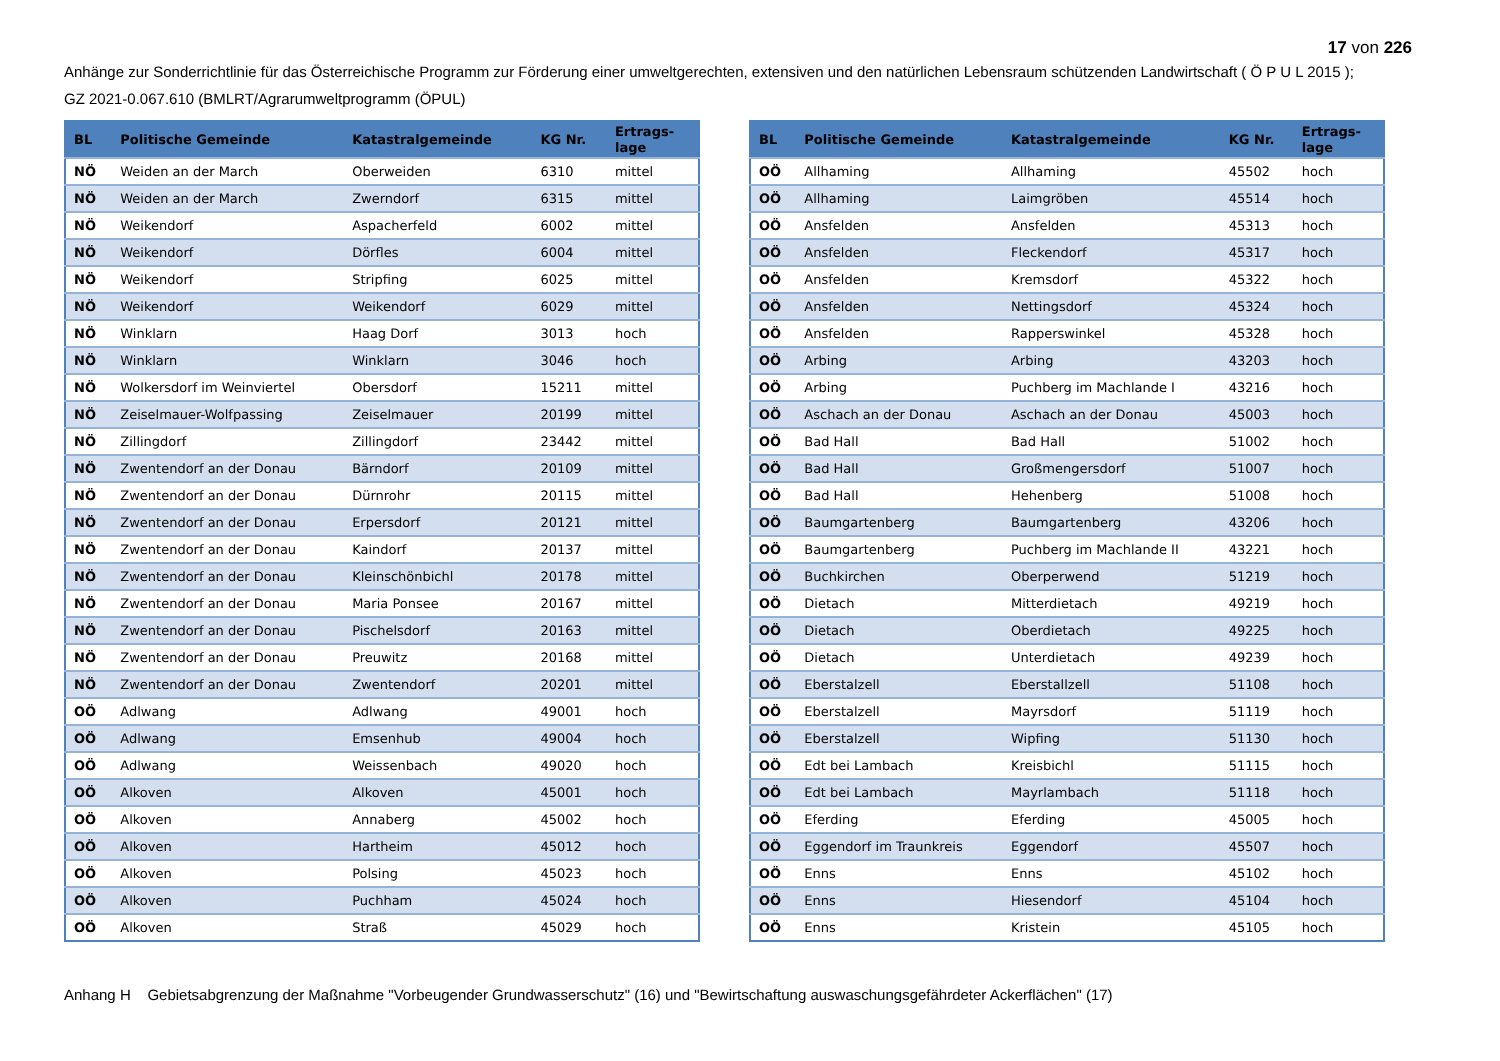17 von 226
Anhänge zur Sonderrichtlinie für das Österreichische Programm zur Förderung einer umweltgerechten, extensiven und den natürlichen Lebensraum schützenden Landwirtschaft ( Ö P U L 2015 );
GZ 2021-0.067.610 (BMLRT/Agrarumweltprogramm (ÖPUL)
| BL | Politische Gemeinde | Katastralgemeinde | KG Nr. | Ertrags- lage |
| --- | --- | --- | --- | --- |
| NÖ | Weiden an der March | Oberweiden | 6310 | mittel |
| NÖ | Weiden an der March | Zwerndorf | 6315 | mittel |
| NÖ | Weikendorf | Aspacherfeld | 6002 | mittel |
| NÖ | Weikendorf | Dörfles | 6004 | mittel |
| NÖ | Weikendorf | Stripfing | 6025 | mittel |
| NÖ | Weikendorf | Weikendorf | 6029 | mittel |
| NÖ | Winklarn | Haag Dorf | 3013 | hoch |
| NÖ | Winklarn | Winklarn | 3046 | hoch |
| NÖ | Wolkersdorf im Weinviertel | Obersdorf | 15211 | mittel |
| NÖ | Zeiselmauer-Wolfpassing | Zeiselmauer | 20199 | mittel |
| NÖ | Zillingdorf | Zillingdorf | 23442 | mittel |
| NÖ | Zwentendorf an der Donau | Bärndorf | 20109 | mittel |
| NÖ | Zwentendorf an der Donau | Dürnrohr | 20115 | mittel |
| NÖ | Zwentendorf an der Donau | Erpersdorf | 20121 | mittel |
| NÖ | Zwentendorf an der Donau | Kaindorf | 20137 | mittel |
| NÖ | Zwentendorf an der Donau | Kleinschönbichl | 20178 | mittel |
| NÖ | Zwentendorf an der Donau | Maria Ponsee | 20167 | mittel |
| NÖ | Zwentendorf an der Donau | Pischelsdorf | 20163 | mittel |
| NÖ | Zwentendorf an der Donau | Preuwitz | 20168 | mittel |
| NÖ | Zwentendorf an der Donau | Zwentendorf | 20201 | mittel |
| OÖ | Adlwang | Adlwang | 49001 | hoch |
| OÖ | Adlwang | Emsenhub | 49004 | hoch |
| OÖ | Adlwang | Weissenbach | 49020 | hoch |
| OÖ | Alkoven | Alkoven | 45001 | hoch |
| OÖ | Alkoven | Annaberg | 45002 | hoch |
| OÖ | Alkoven | Hartheim | 45012 | hoch |
| OÖ | Alkoven | Polsing | 45023 | hoch |
| OÖ | Alkoven | Puchham | 45024 | hoch |
| OÖ | Alkoven | Straß | 45029 | hoch |
| BL | Politische Gemeinde | Katastralgemeinde | KG Nr. | Ertrags- lage |
| --- | --- | --- | --- | --- |
| OÖ | Allhaming | Allhaming | 45502 | hoch |
| OÖ | Allhaming | Laimgröben | 45514 | hoch |
| OÖ | Ansfelden | Ansfelden | 45313 | hoch |
| OÖ | Ansfelden | Fleckendorf | 45317 | hoch |
| OÖ | Ansfelden | Kremsdorf | 45322 | hoch |
| OÖ | Ansfelden | Nettingsdorf | 45324 | hoch |
| OÖ | Ansfelden | Rapperswinkel | 45328 | hoch |
| OÖ | Arbing | Arbing | 43203 | hoch |
| OÖ | Arbing | Puchberg im Machlande I | 43216 | hoch |
| OÖ | Aschach an der Donau | Aschach an der Donau | 45003 | hoch |
| OÖ | Bad Hall | Bad Hall | 51002 | hoch |
| OÖ | Bad Hall | Großmengersdorf | 51007 | hoch |
| OÖ | Bad Hall | Hehenberg | 51008 | hoch |
| OÖ | Baumgartenberg | Baumgartenberg | 43206 | hoch |
| OÖ | Baumgartenberg | Puchberg im Machlande II | 43221 | hoch |
| OÖ | Buchkirchen | Oberperwend | 51219 | hoch |
| OÖ | Dietach | Mitterdietach | 49219 | hoch |
| OÖ | Dietach | Oberdietach | 49225 | hoch |
| OÖ | Dietach | Unterdietach | 49239 | hoch |
| OÖ | Eberstalzell | Eberstallzell | 51108 | hoch |
| OÖ | Eberstalzell | Mayrsdorf | 51119 | hoch |
| OÖ | Eberstalzell | Wipfing | 51130 | hoch |
| OÖ | Edt bei Lambach | Kreisbichl | 51115 | hoch |
| OÖ | Edt bei Lambach | Mayrlambach | 51118 | hoch |
| OÖ | Eferding | Eferding | 45005 | hoch |
| OÖ | Eggendorf im Traunkreis | Eggendorf | 45507 | hoch |
| OÖ | Enns | Enns | 45102 | hoch |
| OÖ | Enns | Hiesendorf | 45104 | hoch |
| OÖ | Enns | Kristein | 45105 | hoch |
Anhang H Gebietsabgrenzung der Maßnahme "Vorbeugender Grundwasserschutz" (16) und "Bewirtschaftung auswaschungsgefährdeter Ackerflächen" (17)